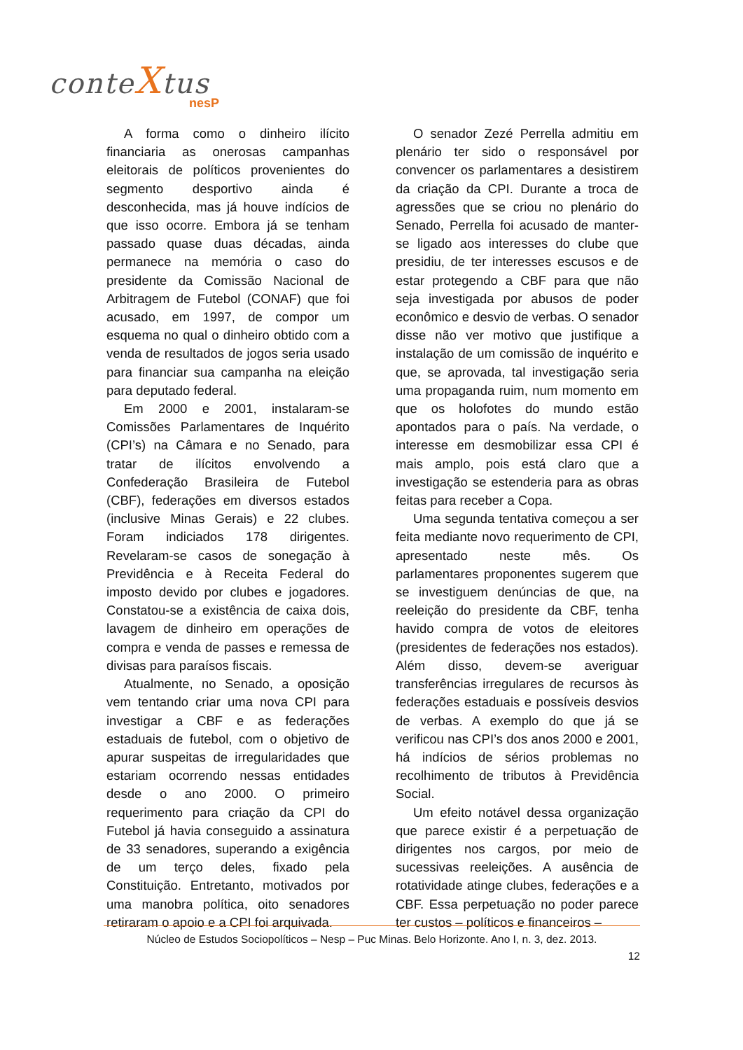conteXtus
nesP
A forma como o dinheiro ilícito financiaria as onerosas campanhas eleitorais de políticos provenientes do segmento desportivo ainda é desconhecida, mas já houve indícios de que isso ocorre. Embora já se tenham passado quase duas décadas, ainda permanece na memória o caso do presidente da Comissão Nacional de Arbitragem de Futebol (CONAF) que foi acusado, em 1997, de compor um esquema no qual o dinheiro obtido com a venda de resultados de jogos seria usado para financiar sua campanha na eleição para deputado federal.
Em 2000 e 2001, instalaram-se Comissões Parlamentares de Inquérito (CPI’s) na Câmara e no Senado, para tratar de ilícitos envolvendo a Confederação Brasileira de Futebol (CBF), federações em diversos estados (inclusive Minas Gerais) e 22 clubes. Foram indiciados 178 dirigentes. Revelaram-se casos de sonegação à Previdência e à Receita Federal do imposto devido por clubes e jogadores. Constatou-se a existência de caixa dois, lavagem de dinheiro em operações de compra e venda de passes e remessa de divisas para paraísos fiscais.
Atualmente, no Senado, a oposição vem tentando criar uma nova CPI para investigar a CBF e as federações estaduais de futebol, com o objetivo de apurar suspeitas de irregularidades que estariam ocorrendo nessas entidades desde o ano 2000. O primeiro requerimento para criação da CPI do Futebol já havia conseguido a assinatura de 33 senadores, superando a exigência de um terço deles, fixado pela Constituição. Entretanto, motivados por uma manobra política, oito senadores retiraram o apoio e a CPI foi arquivada.
O senador Zezé Perrella admitiu em plenário ter sido o responsável por convencer os parlamentares a desistirem da criação da CPI. Durante a troca de agressões que se criou no plenário do Senado, Perrella foi acusado de manter-se ligado aos interesses do clube que presidiu, de ter interesses escusos e de estar protegendo a CBF para que não seja investigada por abusos de poder econômico e desvio de verbas. O senador disse não ver motivo que justifique a instalação de um comissão de inquérito e que, se aprovada, tal investigação seria uma propaganda ruim, num momento em que os holofotes do mundo estão apontados para o país. Na verdade, o interesse em desmobilizar essa CPI é mais amplo, pois está claro que a investigação se estenderia para as obras feitas para receber a Copa.
Uma segunda tentativa começou a ser feita mediante novo requerimento de CPI, apresentado neste mês. Os parlamentares proponentes sugerem que se investiguem denúncias de que, na reeleição do presidente da CBF, tenha havido compra de votos de eleitores (presidentes de federações nos estados). Além disso, devem-se averiguar transferências irregulares de recursos às federações estaduais e possíveis desvios de verbas. A exemplo do que já se verificou nas CPI’s dos anos 2000 e 2001, há indícios de sérios problemas no recolhimento de tributos à Previdência Social.
Um efeito notável dessa organização que parece existir é a perpetuação de dirigentes nos cargos, por meio de sucessivas reeleições. A ausência de rotatividade atinge clubes, federações e a CBF. Essa perpetuação no poder parece ter custos – políticos e financeiros –
Núcleo de Estudos Sociopolíticos – Nesp – Puc Minas. Belo Horizonte. Ano I, n. 3, dez. 2013.
12